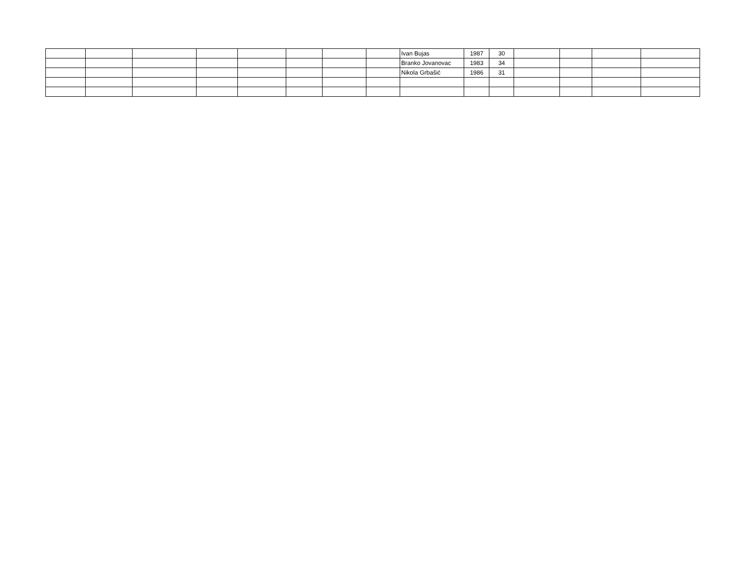| | | | | | | | | Ivan Bujas | 1987 | 30 | | | | |
| | | | | | | | | Branko Jovanovac | 1983 | 34 | | | | |
| | | | | | | | | Nikola Grbašić | 1986 | 31 | | | | |